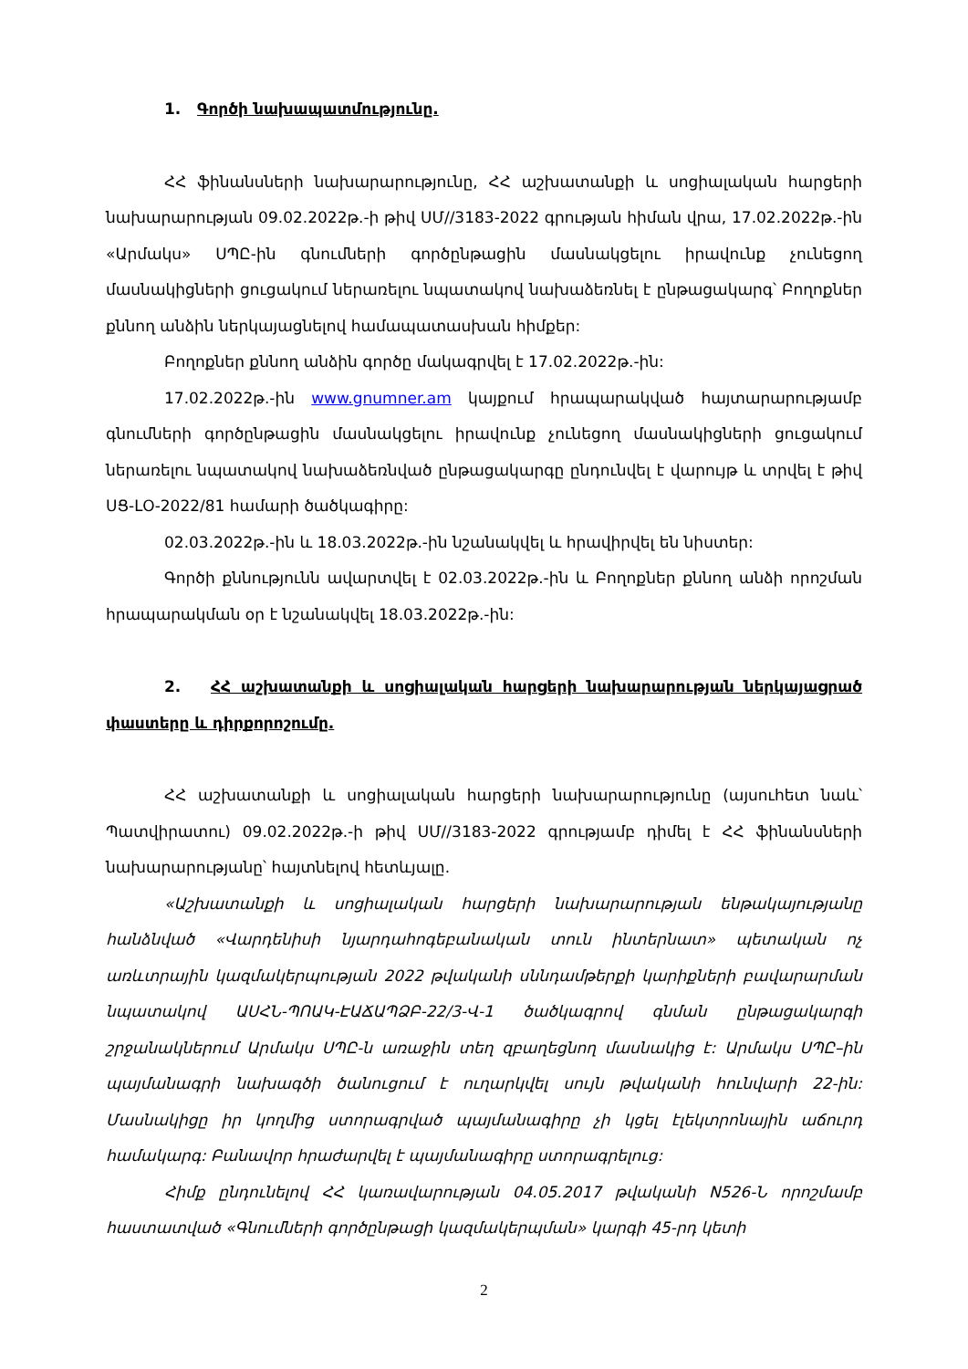1. Գործի նախապատմությունը.
ՀՀ ֆինանսների նախարարությունը, ՀՀ աշխատանքի և սոցիալական հարցերի նախարարության 09.02.2022թ.-ի թիվ ՍՄ//3183-2022 գրության հիման վրա, 17.02.2022թ.-ին «Արմակս» ՍՊԸ-ին գնումների գործընթացին մասնակցելու իրավունք չունեցող մասնակիցների ցուցակում ներառելու նպատակով նախաձեռնել է ընթացակարգ՝ Բողոքներ քննող անձին ներկայացնելով համապատասխան հիմքեր:
Բողոքներ քննող անձին գործը մակագրվել է 17.02.2022թ.-ին:
17.02.2022թ.-ին www.gnumner.am կայքում հրապարակված հայտարարությամբ գնումների գործընթացին մասնակցելու իրավունք չունեցող մասնակիցների ցուցակում ներառելու նպատակով նախաձեռնված ընթացակարգը ընդունվել է վարույթ և տրվել է թիվ ՍՑ-ԼՕ-2022/81 համարի ծածկագիրը:
02.03.2022թ.-ին և 18.03.2022թ.-ին նշանակվել և հրավիրվել են նիստեր:
Գործի քննությունն ավարտվել է 02.03.2022թ.-ին և Բողոքներ քննող անձի որոշման հրապարակման օր է նշանակվել 18.03.2022թ.-ին:
2. ՀՀ աշխատանքի և սոցիալական հարցերի նախարարության ներկայացրած փաստերը և դիրքորոշումը.
ՀՀ աշխատանքի և սոցիալական հարցերի նախարարությունը (այսուհետ նաև՝ Պատվիրատու) 09.02.2022թ.-ի թիվ ՍՄ//3183-2022 գրությամբ դիմել է ՀՀ ֆինանսների նախարարությանը՝ հայտնելով հետևյալը.
«Աշխատանքի և սոցիալական հարցերի նախարարության ենթակայությանը հանձնված «Վարդենիսի նյարդահոգեբանական տուն ինտերնատ» պետական ոչ առևտրային կազմակերպության 2022 թվականի սննդամթերքի կարիքների բավարարման նպատակով ԱՍՀՆ-ՊՈԱԿ-ԷԱՃԱՊՁԲ-22/3-Վ-1 ծածկագրով գնման ընթացակարգի շրջանակներում Արմակս ՍՊԸ-ն առաջին տեղ զբաղեցնող մասնակից է: Արմակս ՍՊԸ–ին պայմանագրի նախագծի ծանուցում է ուղարկվել սույն թվականի հունվարի 22-ին: Մասնակիցը իր կողմից ստորագրված պայմանագիրը չի կցել էլեկտրոնային աճուրդ համակարգ: Բանավոր հրաժարվել է պայմանագիրը ստորագրելուց:
Հիմք ընդունելով ՀՀ կառավարության 04.05.2017 թվականի N526-Ն որոշմամբ հաստատված «Գնումների գործընթացի կազմակերպման» կարգի 45-րդ կետի
2